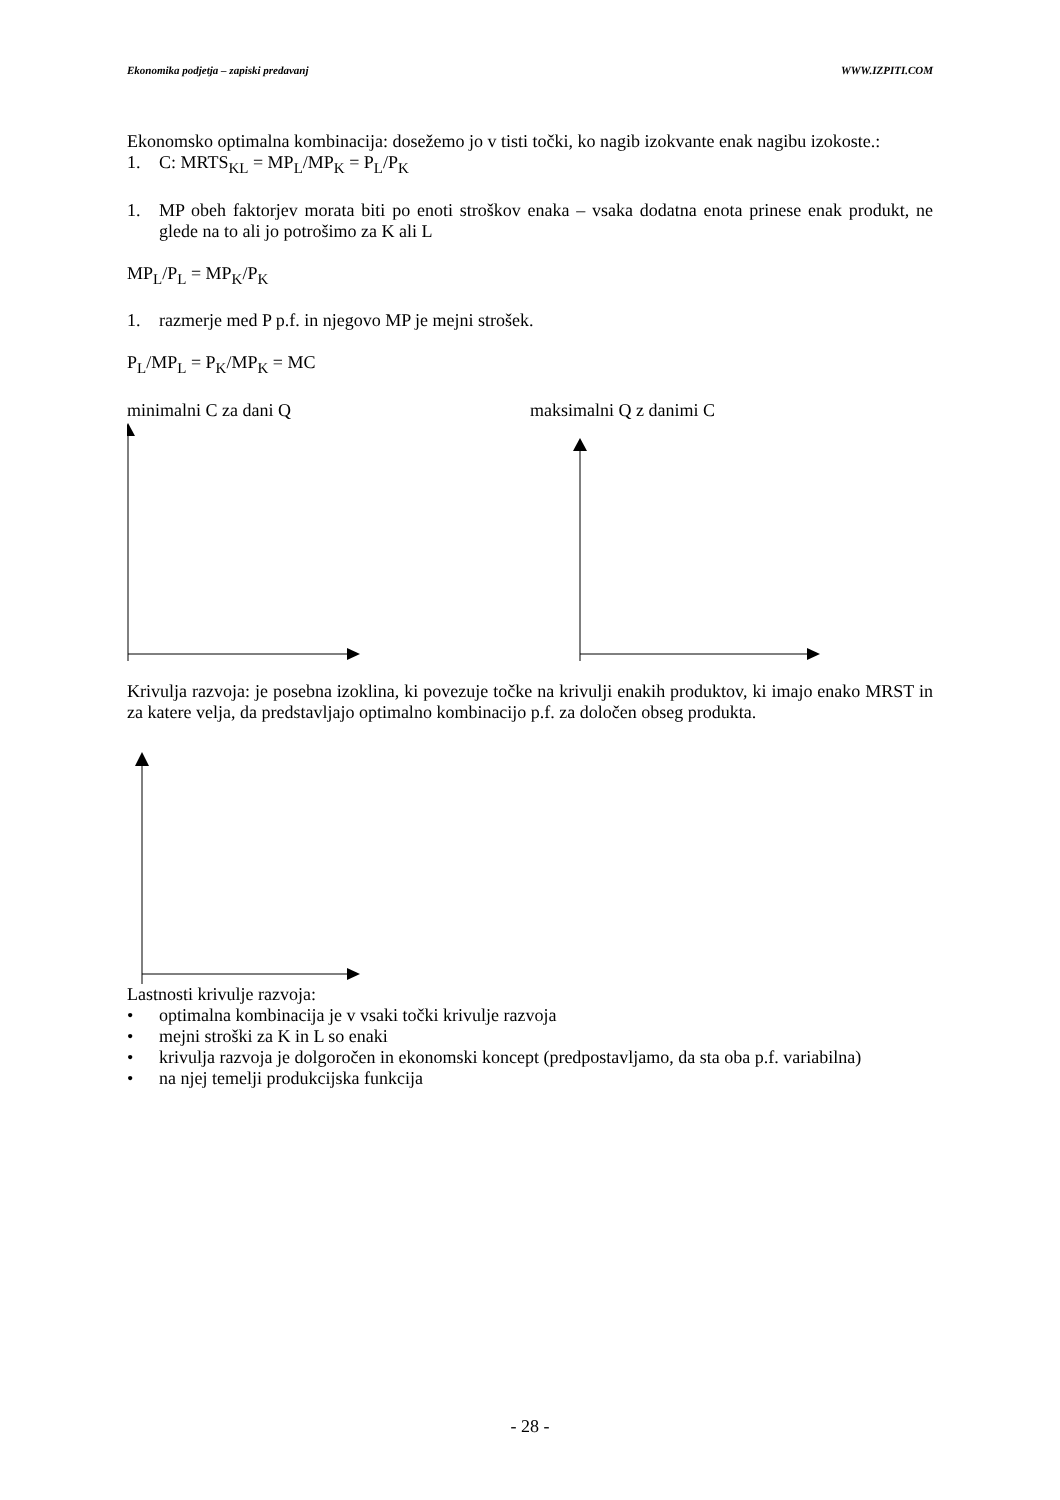Ekonomika podjetja – zapiski predavanj WWW.IZPITI.COM
Ekonomsko optimalna kombinacija: dosežemo jo v tisti točki, ko nagib izokvante enak nagibu izokoste.:
1. C: MRTS<sub>KL</sub> = MP<sub>L</sub>/MP<sub>K</sub> = P<sub>L</sub>/P<sub>K</sub>
1. MP obeh faktorjev morata biti po enoti stroškov enaka – vsaka dodatna enota prinese enak produkt, ne glede na to ali jo potrošimo za K ali L
MP<sub>L</sub>/P<sub>L</sub> = MP<sub>K</sub>/P<sub>K</sub>
1. razmerje med P p.f. in njegovo MP je mejni strošek.
P<sub>L</sub>/MP<sub>L</sub> = P<sub>K</sub>/MP<sub>K</sub> = MC
minimalni C za dani Q maksimalni Q z danimi C
Krivulja razvoja: je posebna izoklina, ki povezuje točke na krivulji enakih produktov, ki imajo enako MRST in za katere velja, da predstavljajo optimalno kombinacijo p.f. za določen obseg produkta.
Lastnosti krivulje razvoja:
• optimalna kombinacija je v vsaki točki krivulje razvoja
• mejni stroški za K in L so enaki
• krivulja razvoja je dolgoročen in ekonomski koncept (predpostavljamo, da sta oba p.f. variabilna)
• na njej temelji produkcijska funkcija
- 28 -